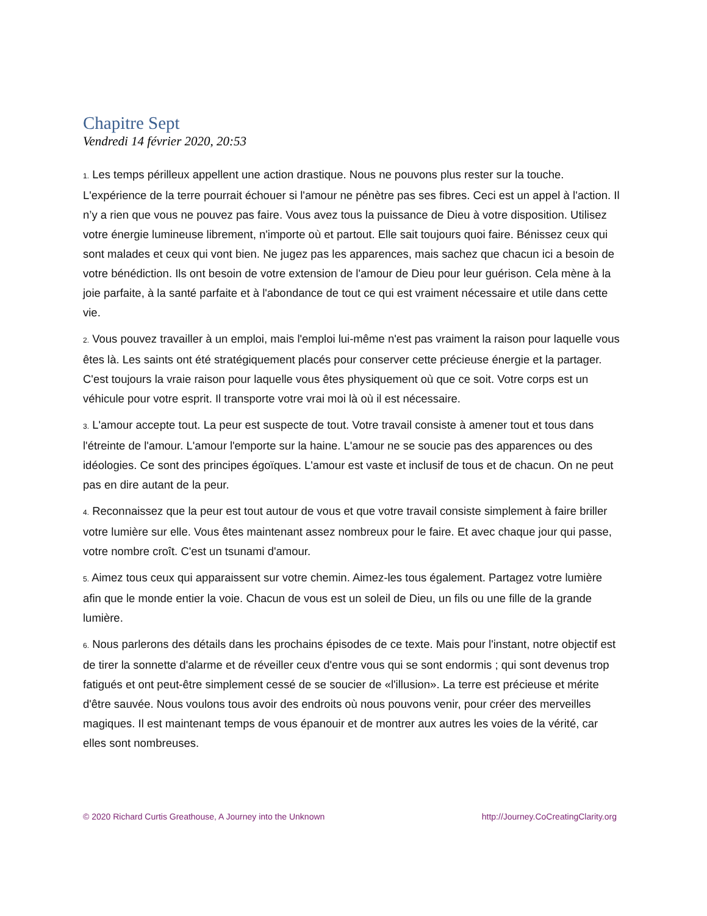Chapitre Sept
Vendredi 14 février 2020, 20:53
1. Les temps périlleux appellent une action drastique. Nous ne pouvons plus rester sur la touche. L'expérience de la terre pourrait échouer si l'amour ne pénètre pas ses fibres. Ceci est un appel à l'action. Il n’y a rien que vous ne pouvez pas faire. Vous avez tous la puissance de Dieu à votre disposition. Utilisez votre énergie lumineuse librement, n'importe où et partout. Elle sait toujours quoi faire. Bénissez ceux qui sont malades et ceux qui vont bien. Ne jugez pas les apparences, mais sachez que chacun ici a besoin de votre bénédiction. Ils ont besoin de votre extension de l'amour de Dieu pour leur guérison. Cela mène à la joie parfaite, à la santé parfaite et à l'abondance de tout ce qui est vraiment nécessaire et utile dans cette vie.
2. Vous pouvez travailler à un emploi, mais l'emploi lui-même n'est pas vraiment la raison pour laquelle vous êtes là. Les saints ont été stratégiquement placés pour conserver cette précieuse énergie et la partager. C'est toujours la vraie raison pour laquelle vous êtes physiquement où que ce soit. Votre corps est un véhicule pour votre esprit. Il transporte votre vrai moi là où il est nécessaire.
3. L'amour accepte tout. La peur est suspecte de tout. Votre travail consiste à amener tout et tous dans l'étreinte de l'amour. L'amour l'emporte sur la haine. L'amour ne se soucie pas des apparences ou des idéologies. Ce sont des principes égoïques. L'amour est vaste et inclusif de tous et de chacun. On ne peut pas en dire autant de la peur.
4. Reconnaissez que la peur est tout autour de vous et que votre travail consiste simplement à faire briller votre lumière sur elle. Vous êtes maintenant assez nombreux pour le faire. Et avec chaque jour qui passe, votre nombre croît. C'est un tsunami d'amour.
5. Aimez tous ceux qui apparaissent sur votre chemin. Aimez-les tous également. Partagez votre lumière afin que le monde entier la voie. Chacun de vous est un soleil de Dieu, un fils ou une fille de la grande lumière.
6. Nous parlerons des détails dans les prochains épisodes de ce texte. Mais pour l'instant, notre objectif est de tirer la sonnette d'alarme et de réveiller ceux d'entre vous qui se sont endormis ; qui sont devenus trop fatigués et ont peut-être simplement cessé de se soucier de «l'illusion». La terre est précieuse et mérite d'être sauvée. Nous voulons tous avoir des endroits où nous pouvons venir, pour créer des merveilles magiques. Il est maintenant temps de vous épanouir et de montrer aux autres les voies de la vérité, car elles sont nombreuses.
© 2020 Richard Curtis Greathouse, A Journey into the Unknown http://Journey.CoCreatingClarity.org